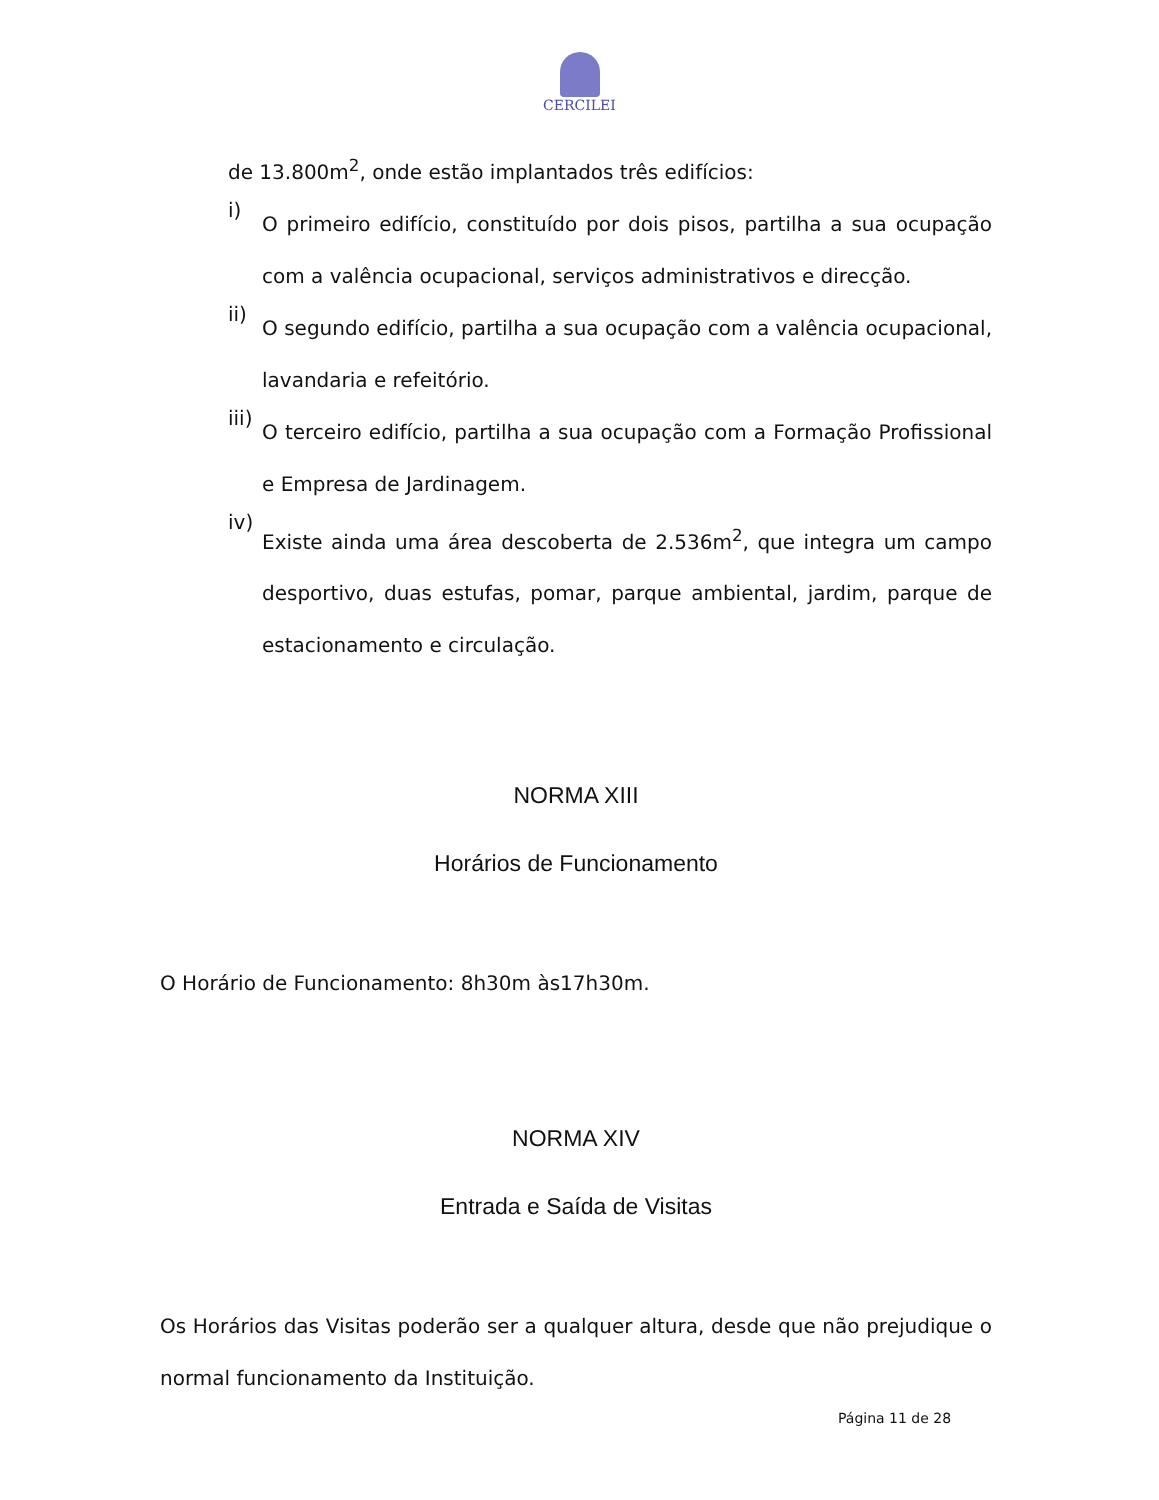CERCILEI
de 13.800m<sup>2</sup>, onde estão implantados três edifícios:
i)
O primeiro edifício, constituído por dois pisos, partilha a sua ocupação com a valência ocupacional, serviços administrativos e direcção.
ii)
O segundo edifício, partilha a sua ocupação com a valência ocupacional, lavandaria e refeitório.
iii)
O terceiro edifício, partilha a sua ocupação com a Formação Profissional e Empresa de Jardinagem.
iv)
Existe ainda uma área descoberta de 2.536m<sup>2</sup>, que integra um campo desportivo, duas estufas, pomar, parque ambiental, jardim, parque de estacionamento e circulação.
NORMA XIII
Horários de Funcionamento
O Horário de Funcionamento: 8h30m às17h30m.
NORMA XIV
Entrada e Saída de Visitas
Os Horários das Visitas poderão ser a qualquer altura, desde que não prejudique o normal funcionamento da Instituição.
Página 11 de 28